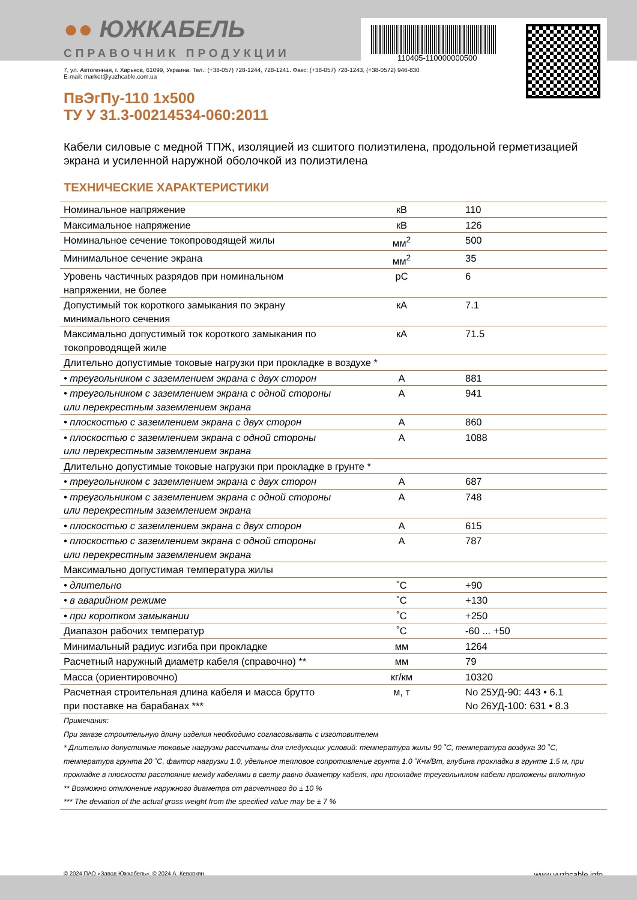●● ЮЖКАБЕЛЬ
СПРАВОЧНИК ПРОДУКЦИИ 110405-110000000500
7, ул. Автогенная, г. Харьков, 61099, Украина. Тел.: (+38-057) 728-1244, 728-1241. Факс: (+38-057) 728-1243, (+38-0572) 946-830
E-mail: market@yuzhcable.com.ua
ПвЭгПу-110 1х500
ТУ У 31.3-00214534-060:2011
Кабели силовые с медной ТПЖ, изоляцией из сшитого полиэтилена, продольной герметизацией экрана и усиленной наружной оболочкой из полиэтилена
ТЕХНИЧЕСКИЕ ХАРАКТЕРИСТИКИ
| Номинальное напряжение | кВ | 110 |
| Максимальное напряжение | кВ | 126 |
| Номинальное сечение токопроводящей жилы | мм<sup>2</sup> | 500 |
| Минимальное сечение экрана | мм<sup>2</sup> | 35 |
| Уровень частичных разрядов при номинальном напряжении, не более | pC | 6 |
| Допустимый ток короткого замыкания по экрану минимального сечения | кА | 7.1 |
| Максимально допустимый ток короткого замыкания по токопроводящей жиле | кА | 71.5 |
| Длительно допустимые токовые нагрузки при прокладке в воздухе * | | |
| • треугольником с заземлением экрана с двух сторон | А | 881 |
| • треугольником с заземлением экрана с одной стороны или перекрестным заземлением экрана | А | 941 |
| • плоскостью с заземлением экрана с двух сторон | А | 860 |
| • плоскостью с заземлением экрана с одной стороны или перекрестным заземлением экрана | А | 1088 |
| Длительно допустимые токовые нагрузки при прокладке в грунте * | | |
| • треугольником с заземлением экрана с двух сторон | А | 687 |
| • треугольником с заземлением экрана с одной стороны или перекрестным заземлением экрана | А | 748 |
| • плоскостью с заземлением экрана с двух сторон | А | 615 |
| • плоскостью с заземлением экрана с одной стороны или перекрестным заземлением экрана | А | 787 |
| Максимально допустимая температура жилы | | |
| • длительно | ˚С | +90 |
| • в аварийном режиме | ˚С | +130 |
| • при коротком замыкании | ˚С | +250 |
| Диапазон рабочих температур | ˚С | -60 ... +50 |
| Минимальный радиус изгиба при прокладке | мм | 1264 |
| Расчетный наружный диаметр кабеля (справочно) ** | мм | 79 |
| Масса (ориентировочно) | кг/км | 10320 |
| Расчетная строительная длина кабеля и масса брутто при поставке на барабанах *** | м, т | No 25УД-90: 443 • 6.1 No 26УД-100: 631 • 8.3 |
| Примечания: При заказе строительную длину изделия необходимо согласовывать с изготовителем * Длительно допустимые токовые нагрузки рассчитаны для следующих условий: температура жилы 90 ˚С, температура воздуха 30 ˚С, температура грунта 20 ˚С, фактор нагрузки 1.0, удельное тепловое сопротивление грунта 1.0 ˚К•м/Вт, глубина прокладки в грунте 1.5 м, при прокладке в плоскости расстояние между кабелями в свету равно диаметру кабеля, при прокладке треугольником кабели проложены вплотную ** Возможно отклонение наружного диаметра от расчетного до ± 10 % *** The deviation of the actual gross weight from the specified value may be ± 7 % | | |
© 2024 ПАО «Завод Южкабель». © 2024 А. Кеворкян www.yuzhcable.info